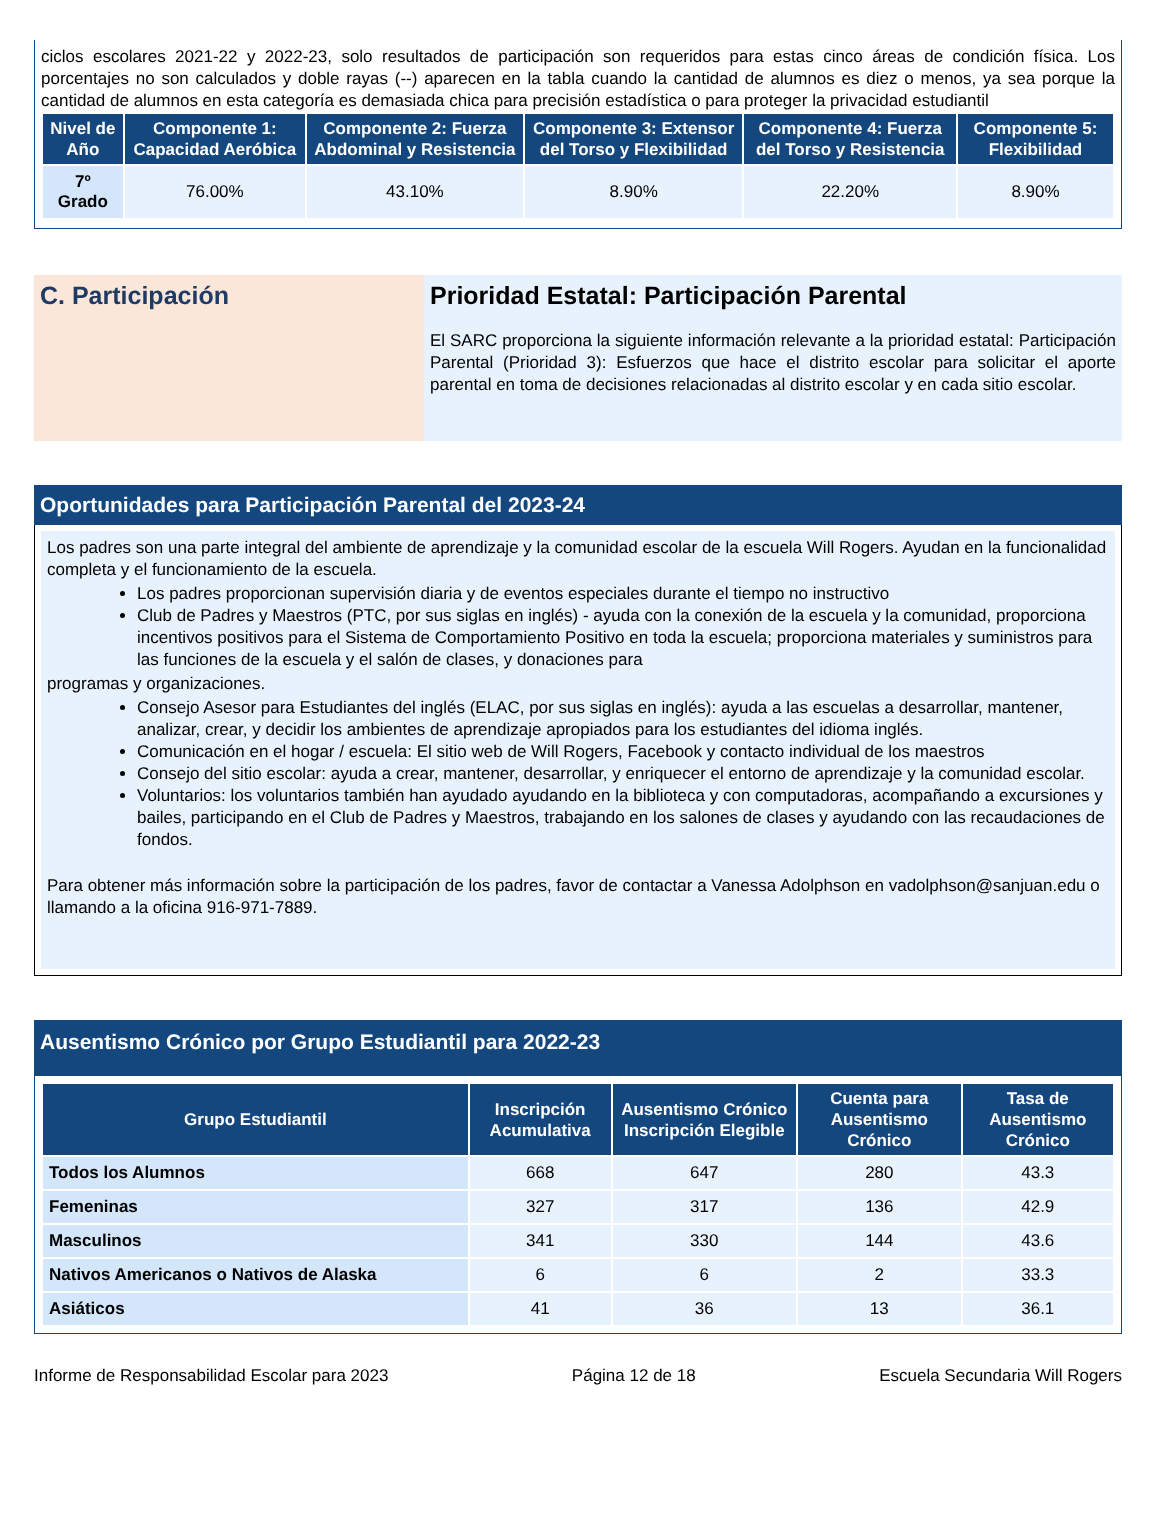ciclos escolares 2021-22 y 2022-23, solo resultados de participación son requeridos para estas cinco áreas de condición física. Los porcentajes no son calculados y doble rayas (--) aparecen en la tabla cuando la cantidad de alumnos es diez o menos, ya sea porque la cantidad de alumnos en esta categoría es demasiada chica para precisión estadística o para proteger la privacidad estudiantil
| Nivel de Año | Componente 1: Capacidad Aeróbica | Componente 2: Fuerza Abdominal y Resistencia | Componente 3: Extensor del Torso y Flexibilidad | Componente 4: Fuerza del Torso y Resistencia | Componente 5: Flexibilidad |
| --- | --- | --- | --- | --- | --- |
| 7º Grado | 76.00% | 43.10% | 8.90% | 22.20% | 8.90% |
C. Participación Prioridad Estatal: Participación Parental
El SARC proporciona la siguiente información relevante a la prioridad estatal: Participación Parental (Prioridad 3): Esfuerzos que hace el distrito escolar para solicitar el aporte parental en toma de decisiones relacionadas al distrito escolar y en cada sitio escolar.
Oportunidades para Participación Parental del 2023-24
Los padres son una parte integral del ambiente de aprendizaje y la comunidad escolar de la escuela Will Rogers. Ayudan en la funcionalidad completa y el funcionamiento de la escuela.
Los padres proporcionan supervisión diaria y de eventos especiales durante el tiempo no instructivo
Club de Padres y Maestros (PTC, por sus siglas en inglés) - ayuda con la conexión de la escuela y la comunidad, proporciona incentivos positivos para el Sistema de Comportamiento Positivo en toda la escuela; proporciona materiales y suministros para las funciones de la escuela y el salón de clases, y donaciones para
programas y organizaciones.
Consejo Asesor para Estudiantes del inglés (ELAC, por sus siglas en inglés): ayuda a las escuelas a desarrollar, mantener, analizar, crear, y decidir los ambientes de aprendizaje apropiados para los estudiantes del idioma inglés.
Comunicación en el hogar / escuela: El sitio web de Will Rogers, Facebook y contacto individual de los maestros
Consejo del sitio escolar: ayuda a crear, mantener, desarrollar, y enriquecer el entorno de aprendizaje y la comunidad escolar.
Voluntarios: los voluntarios también han ayudado ayudando en la biblioteca y con computadoras, acompañando a excursiones y bailes, participando en el Club de Padres y Maestros, trabajando en los salones de clases y ayudando con las recaudaciones de fondos.
Para obtener más información sobre la participación de los padres, favor de contactar a Vanessa Adolphson en vadolphson@sanjuan.edu o llamando a la oficina 916-971-7889.
Ausentismo Crónico por Grupo Estudiantil para 2022-23
| Grupo Estudiantil | Inscripción Acumulativa | Ausentismo Crónico Inscripción Elegible | Cuenta para Ausentismo Crónico | Tasa de Ausentismo Crónico |
| --- | --- | --- | --- | --- |
| Todos los Alumnos | 668 | 647 | 280 | 43.3 |
| Femeninas | 327 | 317 | 136 | 42.9 |
| Masculinos | 341 | 330 | 144 | 43.6 |
| Nativos Americanos o Nativos de Alaska | 6 | 6 | 2 | 33.3 |
| Asiáticos | 41 | 36 | 13 | 36.1 |
Informe de Responsabilidad Escolar para 2023 Página 12 de 18 Escuela Secundaria Will Rogers